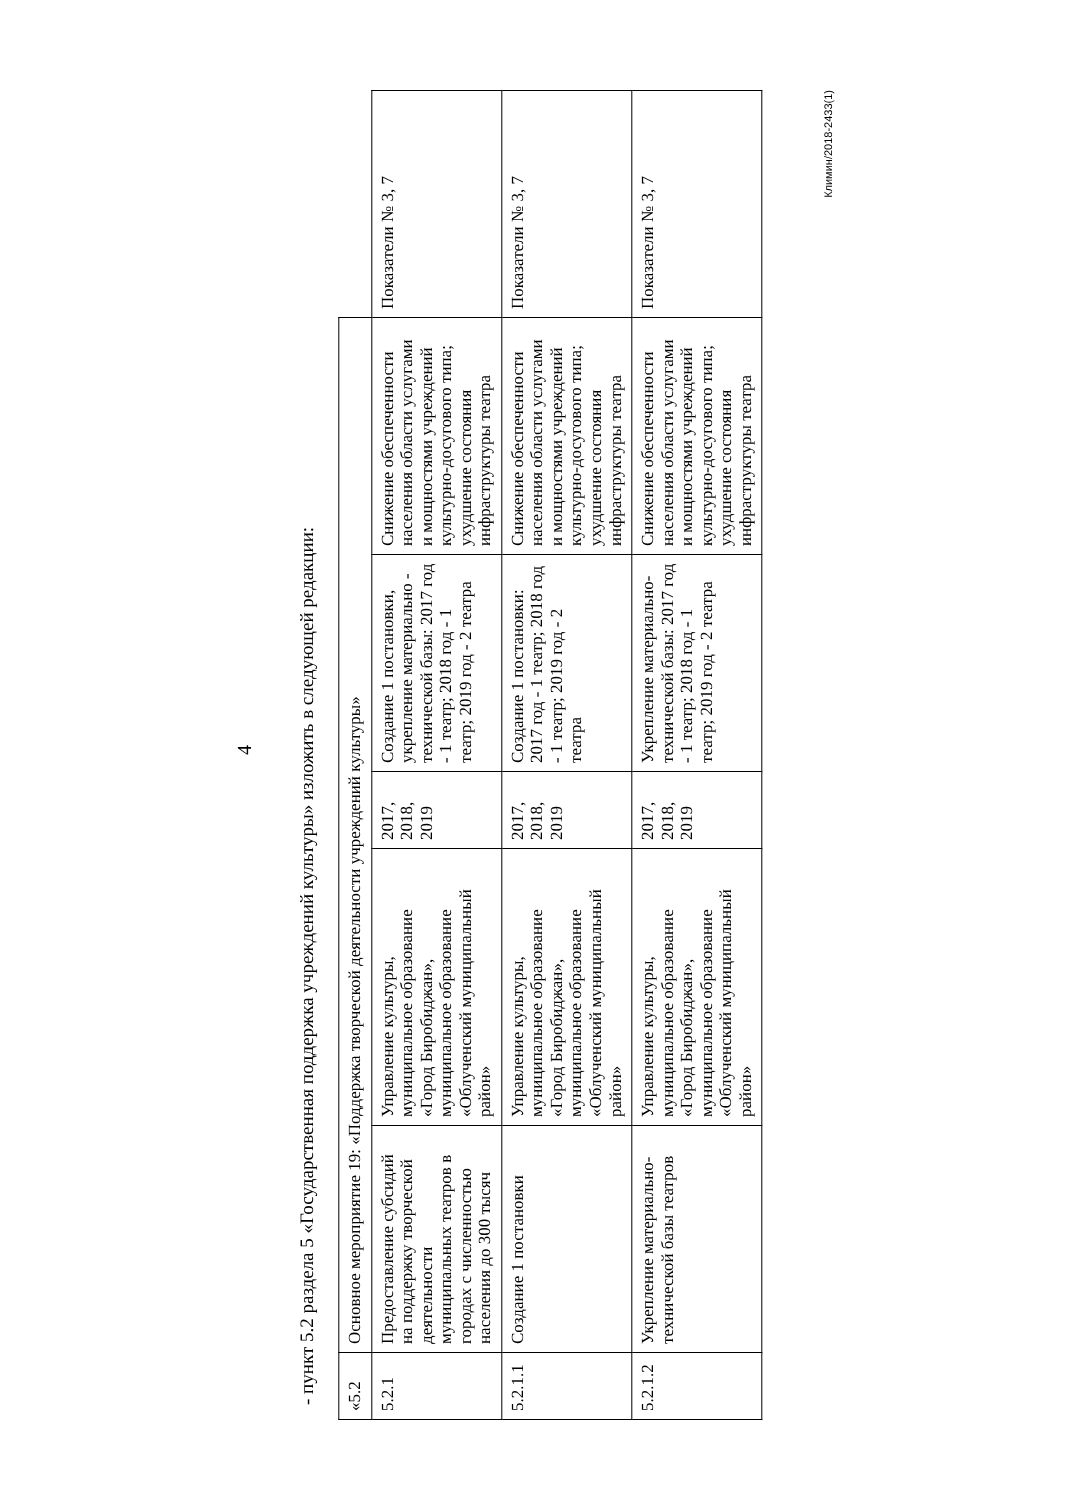4
- пункт 5.2 раздела 5 «Государственная поддержка учреждений культуры» изложить в следующей редакции:
| «5.2 | Основное мероприятие 19: «Поддержка творческой деятельности учреждений культуры» | | | | | |
| 5.2.1 | Предоставление субсидий на поддержку творческой деятельности муниципальных театров в городах с численностью населения до 300 тысяч | Управление культуры, муниципальное образование «Город Биробиджан», муниципальное образование «Облученский муниципальный район» | 2017, 2018, 2019 | Создание 1 постановки, укрепление материально - технической базы: 2017 год - 1 театр; 2018 год - 1 театр; 2019 год - 2 театра | Снижение обеспеченности населения области услугами и мощностями учреждений культурно-досугового типа; ухудшение состояния инфраструктуры театра | Показатели № 3, 7 |
| 5.2.1.1 | Создание 1 постановки | Управление культуры, муниципальное образование «Город Биробиджан», муниципальное образование «Облученский муниципальный район» | 2017, 2018, 2019 | Создание 1 постановки: 2017 год - 1 театр; 2018 год - 1 театр; 2019 год - 2 театра | Снижение обеспеченности населения области услугами и мощностями учреждений культурно-досугового типа; ухудшение состояния инфраструктуры театра | Показатели № 3, 7 |
| 5.2.1.2 | Укрепление материально-технической базы театров | Управление культуры, муниципальное образование «Город Биробиджан», муниципальное образование «Облученский муниципальный район» | 2017, 2018, 2019 | Укрепление материально-технической базы: 2017 год - 1 театр; 2018 год - 1 театр; 2019 год - 2 театра | Снижение обеспеченности населения области услугами и мощностями учреждений культурно-досугового типа; ухудшение состояния инфраструктуры театра | Показатели № 3, 7 |
Климин/2018-2433(1)